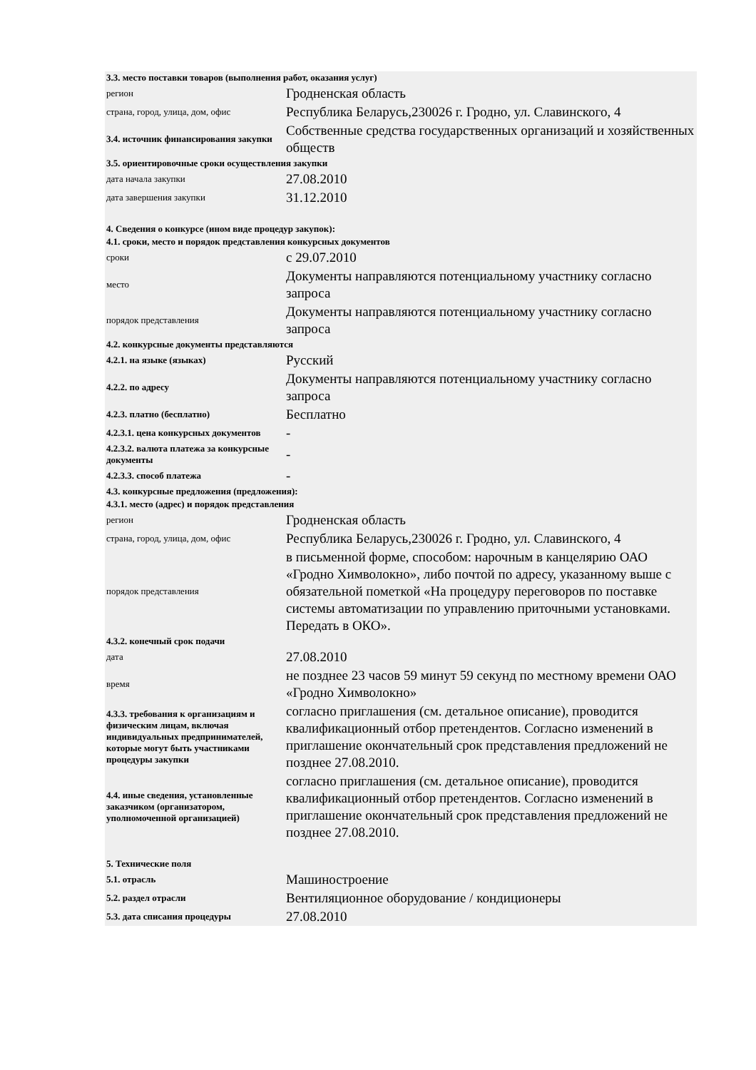| 3.3. место поставки товаров (выполнения работ, оказания услуг) | |
| регион | Гродненская область |
| страна, город, улица, дом, офис | Республика Беларусь,230026 г. Гродно, ул. Славинского, 4 |
| 3.4. источник финансирования закупки | Собственные средства государственных организаций и хозяйственных обществ |
| 3.5. ориентировочные сроки осуществления закупки | |
| дата начала закупки | 27.08.2010 |
| дата завершения закупки | 31.12.2010 |
| 4. Сведения о конкурсе (ином виде процедур закупок): | |
| 4.1. сроки, место и порядок представления конкурсных документов | |
| сроки | с 29.07.2010 |
| место | Документы направляются потенциальному участнику согласно запроса |
| порядок представления | Документы направляются потенциальному участнику согласно запроса |
| 4.2. конкурсные документы представляются | |
| 4.2.1. на языке (языках) | Русский |
| 4.2.2. по адресу | Документы направляются потенциальному участнику согласно запроса |
| 4.2.3. платно (бесплатно) | Бесплатно |
| 4.2.3.1. цена конкурсных документов | - |
| 4.2.3.2. валюта платежа за конкурсные документы | - |
| 4.2.3.3. способ платежа | - |
| 4.3. конкурсные предложения (предложения): | |
| 4.3.1. место (адрес) и порядок представления | |
| регион | Гродненская область |
| страна, город, улица, дом, офис | Республика Беларусь,230026 г. Гродно, ул. Славинского, 4 |
| порядок представления | в письменной форме, способом: нарочным в канцелярию ОАО «Гродно Химволокно», либо почтой по адресу, указанному выше с обязательной пометкой «На процедуру переговоров по поставке системы автоматизации по управлению приточными установками. Передать в ОКО». |
| 4.3.2. конечный срок подачи | |
| дата | 27.08.2010 |
| время | не позднее 23 часов 59 минут 59 секунд по местному времени ОАО «Гродно Химволокно» |
| 4.3.3. требования к организациям и физическим лицам, включая индивидуальных предпринимателей, которые могут быть участниками процедуры закупки | согласно приглашения (см. детальное описание), проводится квалификационный отбор претендентов. Согласно изменений в приглашение окончательный срок представления предложений не позднее 27.08.2010. |
| 4.4. иные сведения, установленные заказчиком (организатором, уполномоченной организацией) | согласно приглашения (см. детальное описание), проводится квалификационный отбор претендентов. Согласно изменений в приглашение окончательный срок представления предложений не позднее 27.08.2010. |
| 5. Технические поля | |
| 5.1. отрасль | Машиностроение |
| 5.2. раздел отрасли | Вентиляционное оборудование / кондиционеры |
| 5.3. дата списания процедуры | 27.08.2010 |